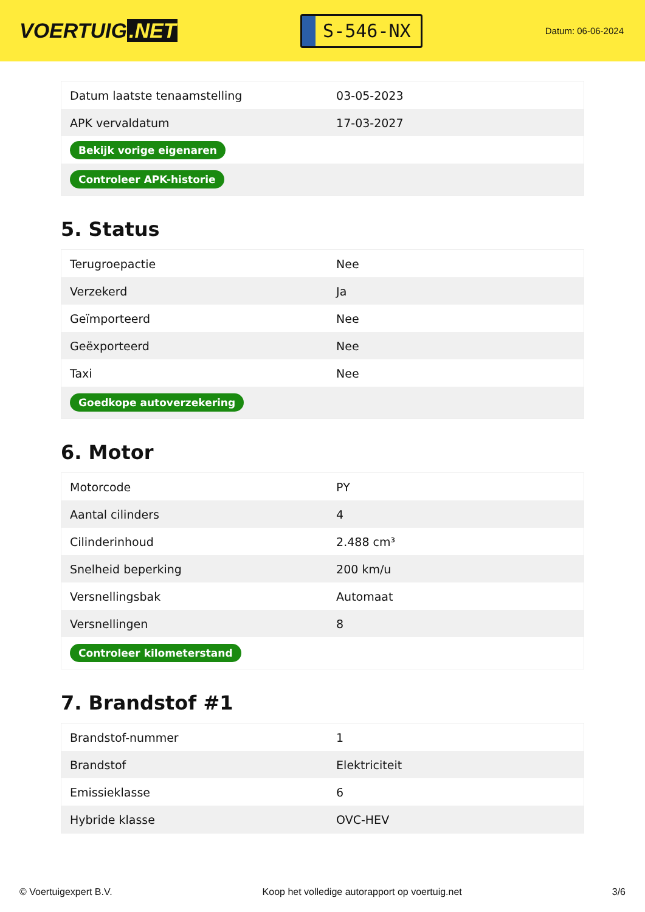VOERTUIG.NET
S-546-NX
Datum: 06-06-2024
| Datum laatste tenaamstelling | 03-05-2023 |
| APK vervaldatum | 17-03-2027 |
| Bekijk vorige eigenaren | |
| Controleer APK-historie | |
5. Status
| Terugroepactie | Nee |
| Verzekerd | Ja |
| Geïmporteerd | Nee |
| Geëxporteerd | Nee |
| Taxi | Nee |
| Goedkope autoverzekering | |
6. Motor
| Motorcode | PY |
| Aantal cilinders | 4 |
| Cilinderinhoud | 2.488 cm³ |
| Snelheid beperking | 200 km/u |
| Versnellingsbak | Automaat |
| Versnellingen | 8 |
| Controleer kilometerstand | |
7. Brandstof #1
| Brandstof-nummer | 1 |
| Brandstof | Elektriciteit |
| Emissieklasse | 6 |
| Hybride klasse | OVC-HEV |
© Voertuigexpert B.V. Koop het volledige autorapport op voertuig.net 3/6